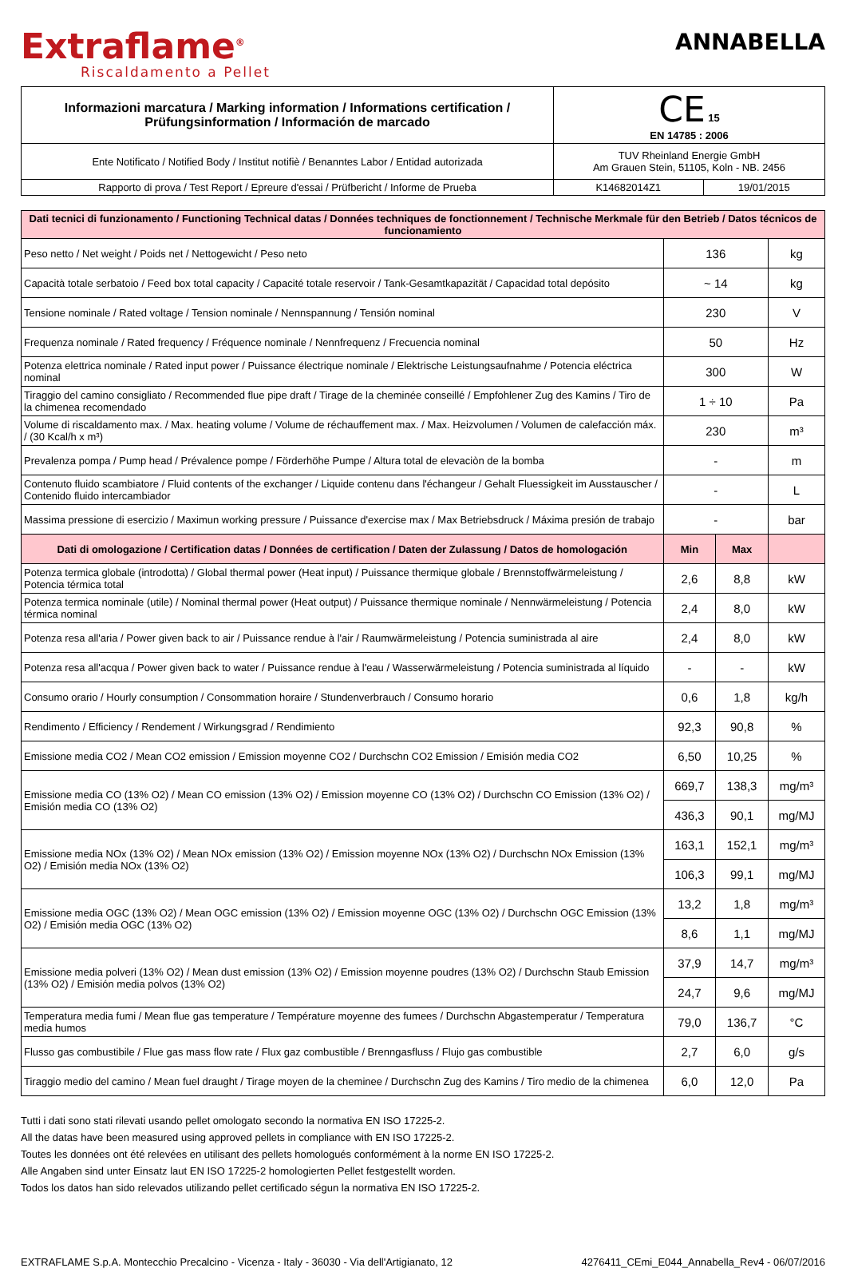Extraflame<sup>®</sup>
Riscaldamento a Pellet
ANNABELLA
| Informazioni marcatura / Marking information / Informations certification / Prüfungsinformation / Información de marcado | CE 15 EN 14785 : 2006 | |
| Ente Notificato / Notified Body / Institut notifiè / Benanntes Labor / Entidad autorizada | TUV Rheinland Energie GmbH Am Grauen Stein, 51105, Koln - NB. 2456 | |
| Rapporto di prova / Test Report / Epreure d'essai / Prüfbericht / Informe de Prueba | K14682014Z1 | 19/01/2015 |
| Dati tecnici di funzionamento / Functioning Technical datas / Données techniques de fonctionnement / Technische Merkmale für den Betrieb / Datos técnicos de funcionamiento | | | |
| Peso netto / Net weight / Poids net / Nettogewicht / Peso neto | 136 | | kg |
| Capacità totale serbatoio / Feed box total capacity / Capacité totale reservoir / Tank-Gesamtkapazität / Capacidad total depósito | ~ 14 | | kg |
| Tensione nominale / Rated voltage / Tension nominale / Nennspannung / Tensión nominal | 230 | | V |
| Frequenza nominale / Rated frequency / Fréquence nominale / Nennfrequenz / Frecuencia nominal | 50 | | Hz |
| Potenza elettrica nominale / Rated input power / Puissance électrique nominale / Elektrische Leistungsaufnahme / Potencia eléctrica nominal | 300 | | W |
| Tiraggio del camino consigliato / Recommended flue pipe draft / Tirage de la cheminée conseillé / Empfohlener Zug des Kamins / Tiro de la chimenea recomendado | 1 ÷ 10 | | Pa |
| Volume di riscaldamento max. / Max. heating volume / Volume de réchauffement max. / Max. Heizvolumen / Volumen de calefacción máx. / (30 Kcal/h x m³) | 230 | | m³ |
| Prevalenza pompa / Pump head / Prévalence pompe / Förderhöhe Pumpe / Altura total de elevaciòn de la bomba | - | | m |
| Contenuto fluido scambiatore / Fluid contents of the exchanger / Liquide contenu dans l'échangeur / Gehalt Fluessigkeit im Ausstauscher / Contenido fluido intercambiador | - | | L |
| Massima pressione di esercizio / Maximun working pressure / Puissance d'exercise max / Max Betriebsdruck / Máxima presión de trabajo | - | | bar |
| Dati di omologazione / Certification datas / Données de certification / Daten der Zulassung / Datos de homologación | Min | Max | |
| Potenza termica globale (introdotta) / Global thermal power (Heat input) / Puissance thermique globale / Brennstoffwärmeleistung / Potencia térmica total | 2,6 | 8,8 | kW |
| Potenza termica nominale (utile) / Nominal thermal power (Heat output) / Puissance thermique nominale / Nennwärmeleistung / Potencia térmica nominal | 2,4 | 8,0 | kW |
| Potenza resa all'aria / Power given back to air / Puissance rendue à l'air / Raumwärmeleistung / Potencia suministrada al aire | 2,4 | 8,0 | kW |
| Potenza resa all'acqua / Power given back to water / Puissance rendue à l'eau / Wasserwärmeleistung / Potencia suministrada al líquido | - | - | kW |
| Consumo orario / Hourly consumption / Consommation horaire / Stundenverbrauch / Consumo horario | 0,6 | 1,8 | kg/h |
| Rendimento / Efficiency / Rendement / Wirkungsgrad / Rendimiento | 92,3 | 90,8 | % |
| Emissione media CO2 / Mean CO2 emission / Emission moyenne CO2 / Durchschn CO2 Emission / Emisión media CO2 | 6,50 | 10,25 | % |
| Emissione media CO (13% O2) / Mean CO emission (13% O2) / Emission moyenne CO (13% O2) / Durchschn CO Emission (13% O2) / Emisión media CO (13% O2) | 669,7 | 138,3 | mg/m³ |
| | 436,3 | 90,1 | mg/MJ |
| Emissione media NOx (13% O2) / Mean NOx emission (13% O2) / Emission moyenne NOx (13% O2) / Durchschn NOx Emission (13% O2) / Emisión media NOx (13% O2) | 163,1 | 152,1 | mg/m³ |
| | 106,3 | 99,1 | mg/MJ |
| Emissione media OGC (13% O2) / Mean OGC emission (13% O2) / Emission moyenne OGC (13% O2) / Durchschn OGC Emission (13% O2) / Emisión media OGC (13% O2) | 13,2 | 1,8 | mg/m³ |
| | 8,6 | 1,1 | mg/MJ |
| Emissione media polveri (13% O2) / Mean dust emission (13% O2) / Emission moyenne poudres (13% O2) / Durchschn Staub Emission (13% O2) / Emisión media polvos (13% O2) | 37,9 | 14,7 | mg/m³ |
| | 24,7 | 9,6 | mg/MJ |
| Temperatura media fumi / Mean flue gas temperature / Température moyenne des fumees / Durchschn Abgastemperatur / Temperatura media humos | 79,0 | 136,7 | °C |
| Flusso gas combustibile / Flue gas mass flow rate / Flux gaz combustible / Brenngasfluss / Flujo gas combustible | 2,7 | 6,0 | g/s |
| Tiraggio medio del camino / Mean fuel draught / Tirage moyen de la cheminee / Durchschn Zug des Kamins / Tiro medio de la chimenea | 6,0 | 12,0 | Pa |
Tutti i dati sono stati rilevati usando pellet omologato secondo la normativa EN ISO 17225-2.
All the datas have been measured using approved pellets in compliance with EN ISO 17225-2.
Toutes les données ont été relevées en utilisant des pellets homologués conformément à la norme EN ISO 17225-2.
Alle Angaben sind unter Einsatz laut EN ISO 17225-2 homologierten Pellet festgestellt worden.
Todos los datos han sido relevados utilizando pellet certificado ségun la normativa EN ISO 17225-2.
EXTRAFLAME S.p.A. Montecchio Precalcino - Vicenza - Italy - 36030 - Via dell'Artigianato, 12 4276411_CEmi_E044_Annabella_Rev4 - 06/07/2016